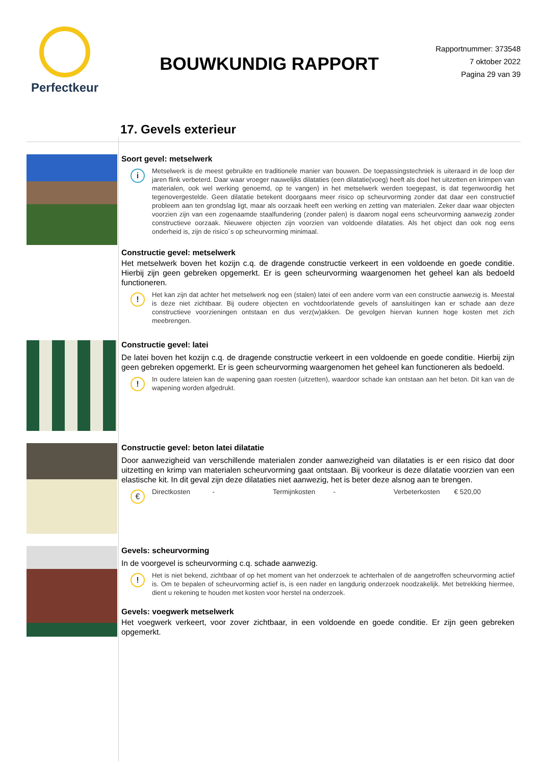Perfectkeur
BOUWKUNDIG RAPPORT
Rapportnummer: 373548
7 oktober 2022
Pagina 29 van 39
17. Gevels exterieur
Soort gevel: metselwerk
i
Metselwerk is de meest gebruikte en traditionele manier van bouwen. De toepassingstechniek is uiteraard in de loop der jaren flink verbeterd. Daar waar vroeger nauwelijks dilataties (een dilatatie(voeg) heeft als doel het uitzetten en krimpen van materialen, ook wel werking genoemd, op te vangen) in het metselwerk werden toegepast, is dat tegenwoordig het tegenovergestelde. Geen dilatatie betekent doorgaans meer risico op scheurvorming zonder dat daar een constructief probleem aan ten grondslag ligt, maar als oorzaak heeft een werking en zetting van materialen. Zeker daar waar objecten voorzien zijn van een zogenaamde staalfundering (zonder palen) is daarom nogal eens scheurvorming aanwezig zonder constructieve oorzaak. Nieuwere objecten zijn voorzien van voldoende dilataties. Als het object dan ook nog eens onderheid is, zijn de risico´s op scheurvorming minimaal.
Constructie gevel: metselwerk
Het metselwerk boven het kozijn c.q. de dragende constructie verkeert in een voldoende en goede conditie. Hierbij zijn geen gebreken opgemerkt. Er is geen scheurvorming waargenomen het geheel kan als bedoeld functioneren.
!
Het kan zijn dat achter het metselwerk nog een (stalen) latei of een andere vorm van een constructie aanwezig is. Meestal is deze niet zichtbaar. Bij oudere objecten en vochtdoorlatende gevels of aansluitingen kan er schade aan deze constructieve voorzieningen ontstaan en dus verz(w)akken. De gevolgen hiervan kunnen hoge kosten met zich meebrengen.
Constructie gevel: latei
De latei boven het kozijn c.q. de dragende constructie verkeert in een voldoende en goede conditie. Hierbij zijn geen gebreken opgemerkt. Er is geen scheurvorming waargenomen het geheel kan functioneren als bedoeld.
!
In oudere lateien kan de wapening gaan roesten (uitzetten), waardoor schade kan ontstaan aan het beton. Dit kan van de wapening worden afgedrukt.
Constructie gevel: beton latei dilatatie
Door aanwezigheid van verschillende materialen zonder aanwezigheid van dilataties is er een risico dat door uitzetting en krimp van materialen scheurvorming gaat ontstaan. Bij voorkeur is deze dilatatie voorzien van een elastische kit. In dit geval zijn deze dilataties niet aanwezig, het is beter deze alsnog aan te brengen.
€
Directkosten - Termijnkosten - Verbeterkosten € 520,00
Gevels: scheurvorming
In de voorgevel is scheurvorming c.q. schade aanwezig.
!
Het is niet bekend, zichtbaar of op het moment van het onderzoek te achterhalen of de aangetroffen scheurvorming actief is. Om te bepalen of scheurvorming actief is, is een nader en langdurig onderzoek noodzakelijk. Met betrekking hiermee, dient u rekening te houden met kosten voor herstel na onderzoek.
Gevels: voegwerk metselwerk
Het voegwerk verkeert, voor zover zichtbaar, in een voldoende en goede conditie. Er zijn geen gebreken opgemerkt.